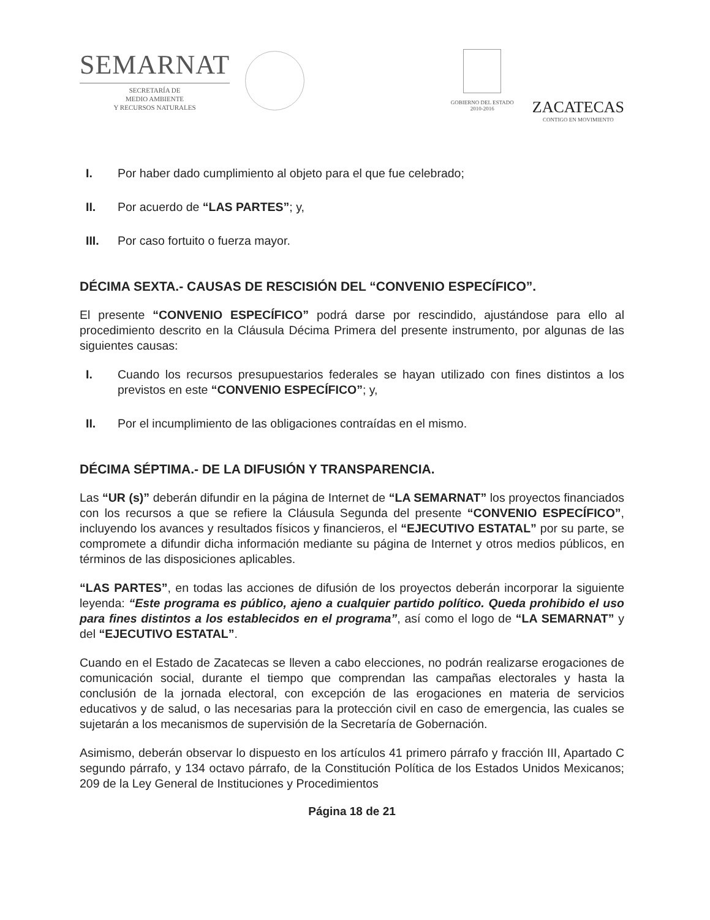SEMARNAT
SECRETARÍA DE
MEDIO AMBIENTE
Y RECURSOS NATURALES
GOBIERNO DEL ESTADO
2010-2016
ZACATECAS
CONTIGO EN MOVIMIENTO
I. Por haber dado cumplimiento al objeto para el que fue celebrado;
II. Por acuerdo de “LAS PARTES”; y,
III. Por caso fortuito o fuerza mayor.
DÉCIMA SEXTA.- CAUSAS DE RESCISIÓN DEL “CONVENIO ESPECÍFICO”.
El presente “CONVENIO ESPECÍFICO” podrá darse por rescindido, ajustándose para ello al procedimiento descrito en la Cláusula Décima Primera del presente instrumento, por algunas de las siguientes causas:
I. Cuando los recursos presupuestarios federales se hayan utilizado con fines distintos a los previstos en este “CONVENIO ESPECÍFICO”; y,
II. Por el incumplimiento de las obligaciones contraídas en el mismo.
DÉCIMA SÉPTIMA.- DE LA DIFUSIÓN Y TRANSPARENCIA.
Las “UR (s)” deberán difundir en la página de Internet de “LA SEMARNAT” los proyectos financiados con los recursos a que se refiere la Cláusula Segunda del presente “CONVENIO ESPECÍFICO”, incluyendo los avances y resultados físicos y financieros, el “EJECUTIVO ESTATAL” por su parte, se compromete a difundir dicha información mediante su página de Internet y otros medios públicos, en términos de las disposiciones aplicables.
“LAS PARTES”, en todas las acciones de difusión de los proyectos deberán incorporar la siguiente leyenda: “Este programa es público, ajeno a cualquier partido político. Queda prohibido el uso para fines distintos a los establecidos en el programa”, así como el logo de “LA SEMARNAT” y del “EJECUTIVO ESTATAL”.
Cuando en el Estado de Zacatecas se lleven a cabo elecciones, no podrán realizarse erogaciones de comunicación social, durante el tiempo que comprendan las campañas electorales y hasta la conclusión de la jornada electoral, con excepción de las erogaciones en materia de servicios educativos y de salud, o las necesarias para la protección civil en caso de emergencia, las cuales se sujetarán a los mecanismos de supervisión de la Secretaría de Gobernación.
Asimismo, deberán observar lo dispuesto en los artículos 41 primero párrafo y fracción III, Apartado C segundo párrafo, y 134 octavo párrafo, de la Constitución Política de los Estados Unidos Mexicanos; 209 de la Ley General de Instituciones y Procedimientos
Página 18 de 21